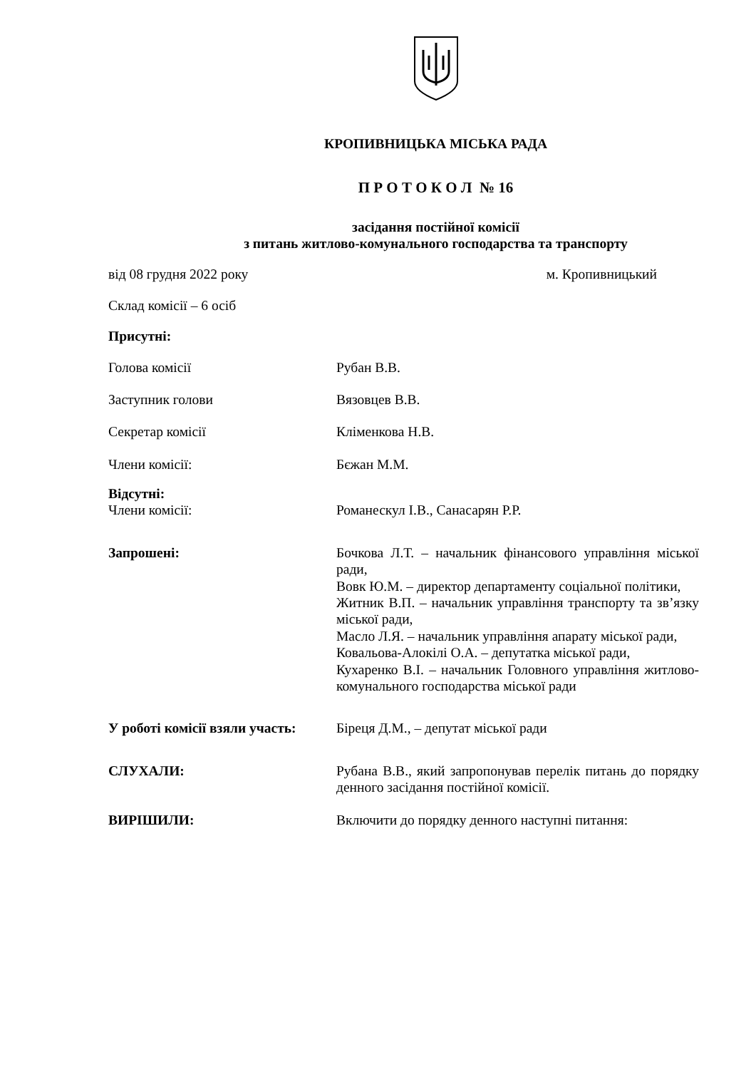КРОПИВНИЦЬКА МІСЬКА РАДА
П Р О Т О К О Л № 16
засідання постійної комісії
з питань житлово-комунального господарства та транспорту
від 08 грудня 2022 року м. Кропивницький
Склад комісії – 6 осіб
Присутні:
Голова комісії Рубан В.В.
Заступник голови Вязовцев В.В.
Секретар комісії Кліменкова Н.В.
Члени комісії: Бєжан М.М.
Відсутні:
Члени комісії: Романескул І.В., Санасарян Р.Р.
Запрошені: Бочкова Л.Т. – начальник фінансового управління міської ради,
Вовк Ю.М. – директор департаменту соціальної політики,
Житник В.П. – начальник управління транспорту та зв’язку міської ради,
Масло Л.Я. – начальник управління апарату міської ради,
Ковальова-Алокілі О.А. – депутатка міської ради,
Кухаренко В.І. – начальник Головного управління житлово-комунального господарства міської ради
У роботі комісії взяли участь:
Біреця Д.М., – депутат міської ради
СЛУХАЛИ: Рубана В.В., який запропонував перелік питань до порядку денного засідання постійної комісії.
ВИРІШИЛИ: Включити до порядку денного наступні питання: